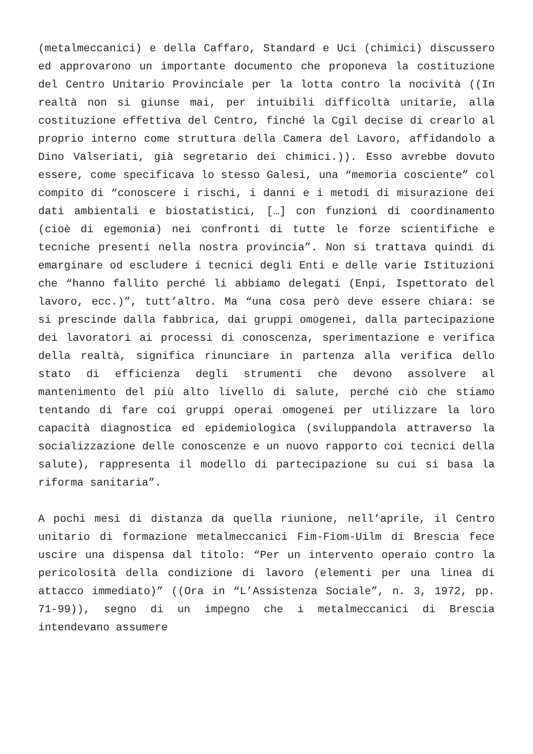(metalmeccanici) e della Caffaro, Standard e Uci (chimici) discussero ed approvarono un importante documento che proponeva la costituzione del Centro Unitario Provinciale per la lotta contro la nocività ((In realtà non si giunse mai, per intuibili difficoltà unitarie, alla costituzione effettiva del Centro, finché la Cgil decise di crearlo al proprio interno come struttura della Camera del Lavoro, affidandolo a Dino Valseriati, già segretario dei chimici.)). Esso avrebbe dovuto essere, come specificava lo stesso Galesi, una “memoria cosciente” col compito di “conoscere i rischi, i danni e i metodi di misurazione dei dati ambientali e biostatistici, […] con funzioni di coordinamento (cioè di egemonia) nei confronti di tutte le forze scientifiche e tecniche presenti nella nostra provincia”. Non si trattava quindi di emarginare od escludere i tecnici degli Enti e delle varie Istituzioni che “hanno fallito perché li abbiamo delegati (Enpi, Ispettorato del lavoro, ecc.)”, tutt’altro. Ma “una cosa però deve essere chiara: se si prescinde dalla fabbrica, dai gruppi omogenei, dalla partecipazione dei lavoratori ai processi di conoscenza, sperimentazione e verifica della realtà, significa rinunciare in partenza alla verifica dello stato di efficienza degli strumenti che devono assolvere al mantenimento del più alto livello di salute, perché ciò che stiamo tentando di fare coi gruppi operai omogenei per utilizzare la loro capacità diagnostica ed epidemiologica (sviluppandola attraverso la socializzazione delle conoscenze e un nuovo rapporto coi tecnici della salute), rappresenta il modello di partecipazione su cui si basa la riforma sanitaria”.
A pochi mesi di distanza da quella riunione, nell’aprile, il Centro unitario di formazione metalmeccanici Fim-Fiom-Uilm di Brescia fece uscire una dispensa dal titolo: “Per un intervento operaio contro la pericolosità della condizione di lavoro (elementi per una linea di attacco immediato)” ((Ora in “L’Assistenza Sociale”, n. 3, 1972, pp. 71-99)), segno di un impegno che i metalmeccanici di Brescia intendevano assumere